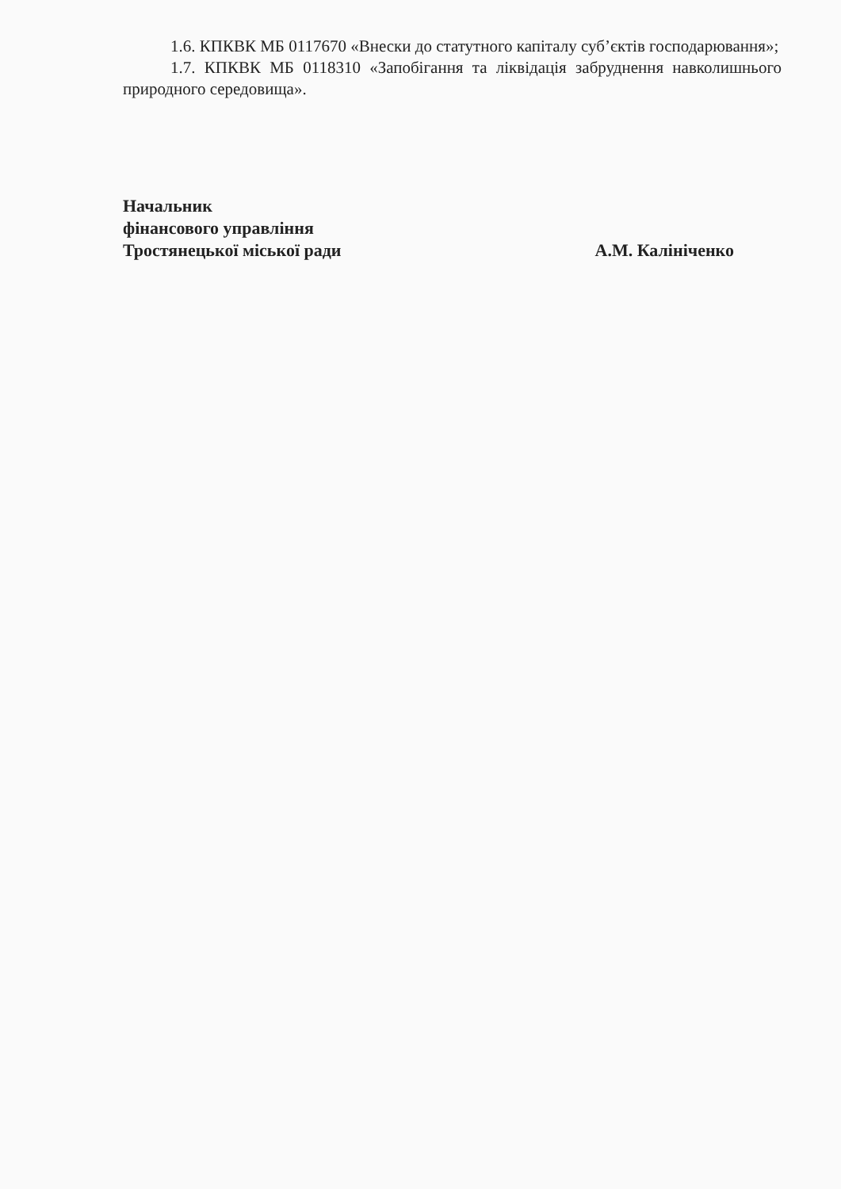1.6. КПКВК МБ 0117670 «Внески до статутного капіталу суб’єктів господарювання»;
1.7. КПКВК МБ 0118310 «Запобігання та ліквідація забруднення навколишнього природного середовища».
Начальник
фінансового управління
Тростянецької міської ради А.М. Калініченко